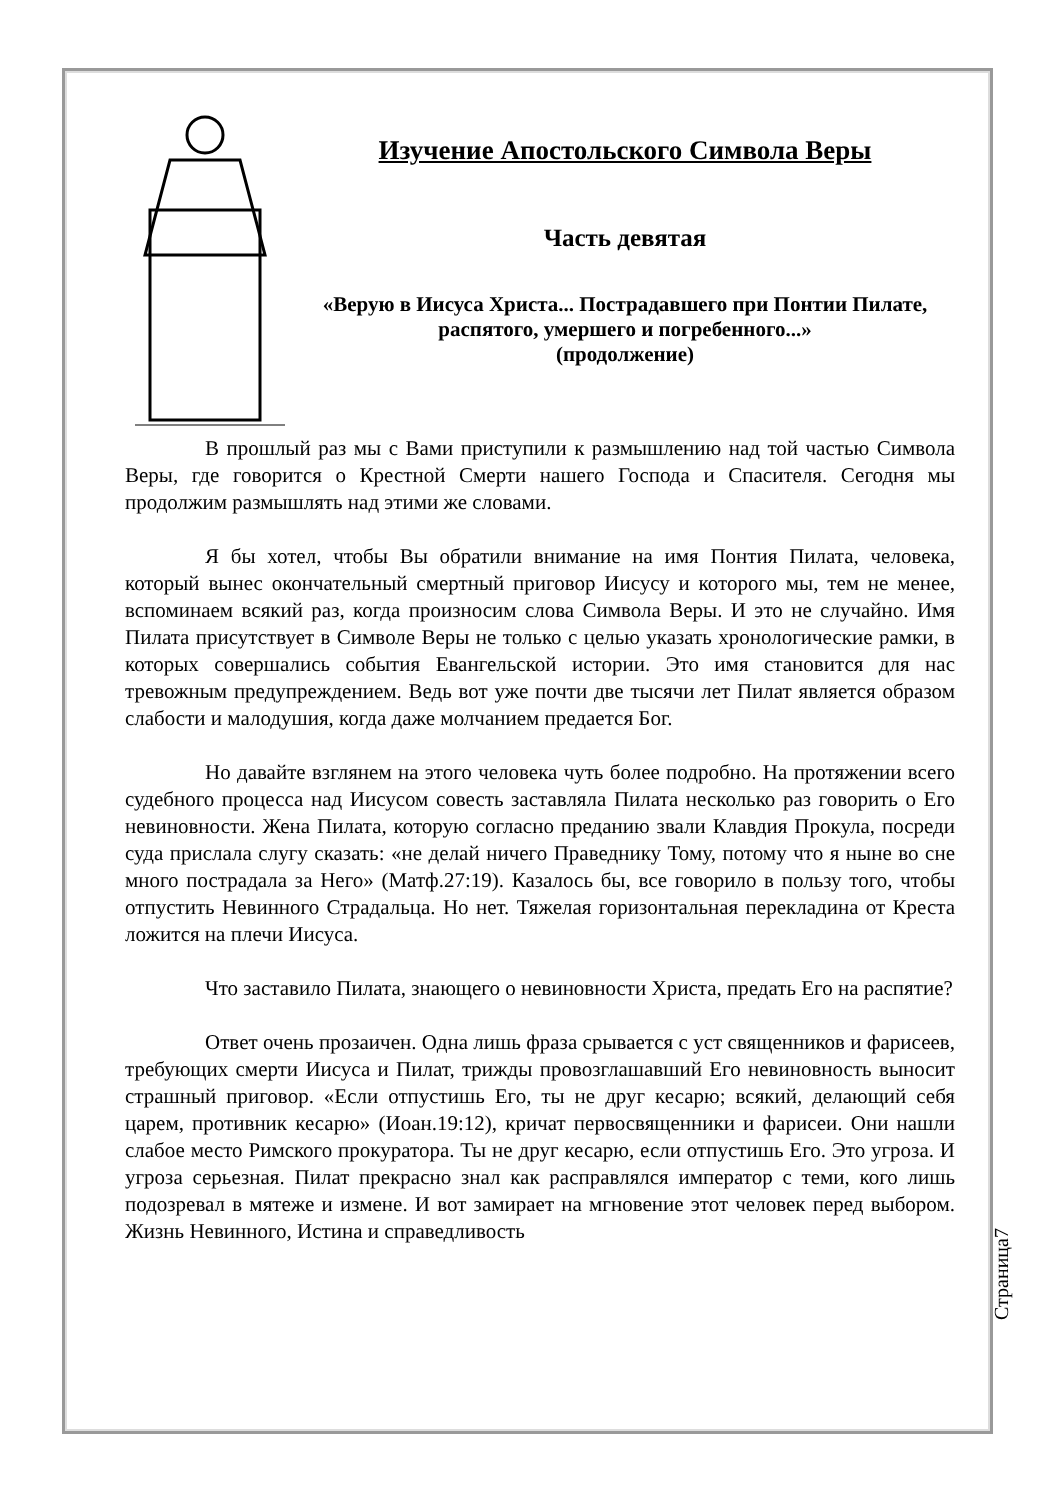Изучение Апостольского Символа Веры
Часть девятая
«Верую в Иисуса Христа... Пострадавшего при Понтии Пилате, распятого, умершего и погребенного...»
(продолжение)
В прошлый раз мы с Вами приступили к размышлению над той частью Символа Веры, где говорится о Крестной Смерти нашего Господа и Спасителя. Сегодня мы продолжим размышлять над этими же словами.
Я бы хотел, чтобы Вы обратили внимание на имя Понтия Пилата, человека, который вынес окончательный смертный приговор Иисусу и которого мы, тем не менее, вспоминаем всякий раз, когда произносим слова Символа Веры. И это не случайно. Имя Пилата присутствует в Символе Веры не только с целью указать хронологические рамки, в которых совершались события Евангельской истории. Это имя становится для нас тревожным предупреждением. Ведь вот уже почти две тысячи лет Пилат является образом слабости и малодушия, когда даже молчанием предается Бог.
Но давайте взглянем на этого человека чуть более подробно. На протяжении всего судебного процесса над Иисусом совесть заставляла Пилата несколько раз говорить о Его невиновности. Жена Пилата, которую согласно преданию звали Клавдия Прокула, посреди суда прислала слугу сказать: «не делай ничего Праведнику Тому, потому что я ныне во сне много пострадала за Него» (Матф.27:19). Казалось бы, все говорило в пользу того, чтобы отпустить Невинного Страдальца. Но нет. Тяжелая горизонтальная перекладина от Креста ложится на плечи Иисуса.
Что заставило Пилата, знающего о невиновности Христа, предать Его на распятие?
Ответ очень прозаичен. Одна лишь фраза срывается с уст священников и фарисеев, требующих смерти Иисуса и Пилат, трижды провозглашавший Его невиновность выносит страшный приговор. «Если отпустишь Его, ты не друг кесарю; всякий, делающий себя царем, противник кесарю» (Иоан.19:12), кричат первосвященники и фарисеи. Они нашли слабое место Римского прокуратора. Ты не друг кесарю, если отпустишь Его. Это угроза. И угроза серьезная. Пилат прекрасно знал как расправлялся император с теми, кого лишь подозревал в мятеже и измене. И вот замирает на мгновение этот человек перед выбором. Жизнь Невинного, Истина и справедливость
Страница7